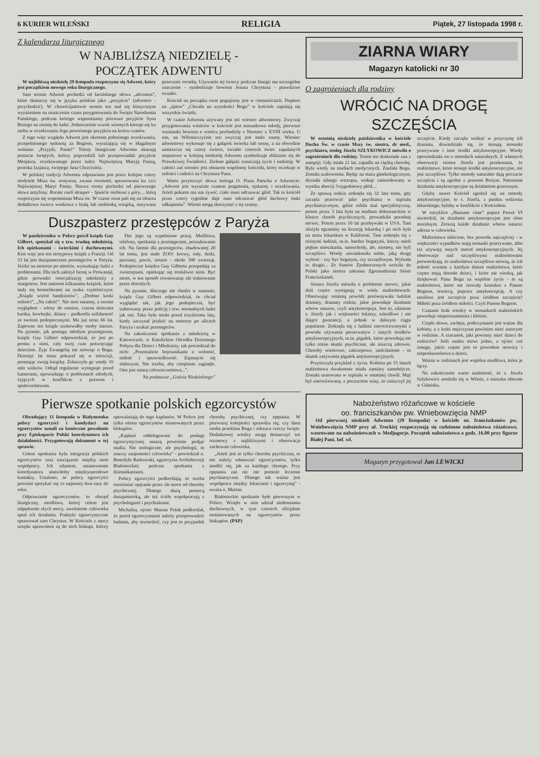6 KURIER WILEŃSKI RELIGIA Piątek, 27 listopada 1998 r.
Z kalendarza liturgicznego
W NAJBLIŻSZĄ NIEDZIELĘ -
POCZĄTEK ADWENTU
W najbliższą niedzielę 29 listopada rozpoczyna się Adwent, który jest początkiem nowego roku liturgicznego.
Sam termin Adwent pochodzi od łacińskiego słowa „adventus”, które tłumaczy się w języku polskim jako „przyjście” (advenice - przychodzić). W chrześcijaństwie termin ten stał się klasycznym wyrażeniem na oznaczenie czasu przygotowania do Święta Narodzenia Pańskiego, podczas którego wspominamy pierwsze przyjście Syna Bożego na ziemię do ludzi. Jednocześnie wzrok wiernych kieruje się ku niebu w oczekiwaniu Jego powtórnego przyjścia na końcu czasów.
Z tego więc względu Adwent jest okresem pobożnego oczekiwania, przepełnionego tęsknotą za Bogiem, wyrażającą się w błagalnym wołaniu: „Przyjdź, Panie!” Teksty liturgiczne Adwentu ukazują postacie świętych, którzy poprzedzili lub przepowiadali przyjście Mesjasza, oczekiwanego przez ludzi: Najświętszą Maryję Panną, proroka Izajasza, świętego Jana Chrzciciela.
W polskiej tradycji Adwentu odprawiana jest przez kolejne cztery niedziele Msza św. wotywna, zwana roratami, sprawowana ku czci Najświętszej Maryi Panny. Nazwa roraty pochodzi od pierwszego słowa antyfony: Rorate caeli desuper - Spuśćie niebiosa z góry..., którą rozpoczyna się wspomniana Msza św. W czasie rorat pali się na ołtarzu dodatkowa świeca woskowa z białą lub niebieską wstążką, nazywana potocznie roratką. Używanie tej świecy podczas liturgii ma szczególne znaczenie - symbolizuje bowiem Jezusa Chrystusa - prawdziwe światło.
Kościół na początku rorat pogrążony jest w ciemnościach. Dopiero na „śpiew” „Chwała na wysokości Bogu” w kościele zapalają się wszystkie światła.
W czasie Adwentu używany jest też wieniec adwentowy. Zwyczaj przygotowania wieńców w kościele jest stosunkowo młody, pierwsze wzmianki bowiem o wieńcu pochodziły z Niemiec z XVIII wieku. U nas, na Wileńszczyźnie ten zwyczaj jest mało znany. Wieniec adwentowy wykonuje się z gałązek świerka lub sosny, a na obwodzie umieszcza się cztery świece, światło czterech świec zapalanych stopniowo w kolejną niedzielę Adwentu symbolizuje zbliżanie się do Prawdziwej Światłości. Zielone gałązki oznaczają życie i nadzieję. W całości zaś wieniec jest obrazem wspólnoty kościoła, który oczekuje w miłości i radości na Chrystusa Pana.
Warto przytoczyć słowa teologa O. Piusa Parscha o Adwencie: „Adwent jest wyraźnie czasem pragnienia, tęsknoty i oczekiwania. Jeżeli pokarm ma nas żywić, ciało musi odczuwać głód. Tak to kościół przez cztery tygodnie daje nam odczuwać głód duchowy łaski odkupienia”. Wierni mogą skorzystać z tej szansy.
Duszpasterz przestępców z Paryża
W październiku w Polsce gościł ksiądz Guy Gilbert, spotykał się z tzw. trudną młodzieżą. Ich opiekunami - świeckimi i duchownymi. Kim więc jest ten nietypowy ksiądz z Francji. Od 33 lat jest duszpasterzem przestępców w Paryżu. Jeździ na motorze po mieście, wyszukując ludzi z problemami. Dla nich założył farmę w Prowansji, gdzie prowadzi resocjalizację młodzieży z marginesu. Jest autorem kilkunastu książek, które stały się bestsellerami na rynku czytelniczym: „Ksiądz wśród bandziorów”, „Drobne kroki miłości”, „Na całość”. Nie nosi sutanny, a swoim wyglądem - włosy do ramion, czarna skórzana kurtka, kowbojki, dżinsy - podkreśla solidarność ze swoimi podopiecznymi. Ma już teraz 66 lat. Zapewne ten ksiądz szokowałby osoby starsze. Na pytanie, jak pomaga młodym przestępcom, ksiądz Guy Gilbert odpowiedział, że jest po prostu z nimi, cały swój czas poświęcając dzieciom. Żyje Ewangelią nie mówiąc o Bogu. Dziesięć lat temu pokazał się w telewizji, promując swoją książkę. Zobaczyło go wtedy 10 mln widzów. Odtąd regularnie występuje przed kamerami, opowiadając o problemach młodych, żyjących w konflikcie z prawem i społeczeństwem.
Dni jego są wypełnione pracą. Modlitwa, telefony, spotkania z przestępcami, poszukiwanie ich. Na farmie dla przestępców, zbudowanej 20 lat temu, jest małe ZOO: krowy, osły, dziki, pawiany, pawie, strusie - około 300 zwierząt. Podopieczni księdza Guy Gilberta przepadają za zwierzętami, opiekując się troskliwie nimi. Być może, w ten sposób równoważąc złe traktowanie przez dorosłych.
Na pytanie, dlaczego nie chodzi w sutannie, ksiądz Guy Gilbert odpowiedział, że chciał wyglądać tak, jak jego podopieczni, być traktowany przez policję i tzw. normalnych ludzi jak oni. Taka była moda przed trzydziestu laty, kiedy zaczynał jeździć na motorze po ulicach Paryża i szukać przestępców.
Na zakończenie spotkania z młodzieżą w Katowicach, w Katolickim Ośrodku Dziennego Pobytu dla Dzieci i Młodzieży, tak powiedział do nich: „Pozostańcie bojownikami o wolność, miłość i sprawiedliwość. Zajmujcie się słabszymi. Nie trzeba, aby cierpienie zaginęło. Ono jest miarą człowieczeństwa...”.
Na podstawie „Gościa Niedzielnego”
Pierwsze spotkanie polskich egzorcystów
Obradujący 11 listopada w Białymstoku polscy egzorcyści i kandydaci na egzorcystów uznali za konieczne powołanie przy Episkopacie Polski koordynatora ich działalności. Przygotowują dokument w tej sprawie.
Celem spotkania była integracja polskich egzorcystów oraz nawiązanie między nimi współpracy. Ich zdaniem, ustanowienie koordynatora ułatwiłoby międzynarodowe kontakty. Ustalono, że polscy egzorcyści powinni spotykać się co najmniej dwa razy do roku.
Odprawianie egzorcyzmów, to obrzęd liturgiczny, modlitwa, której celem jest odpędzenie złych mocy, uwolnienie człowieka spod ich działania. Praktyki egzorcystyczne sprawował sam Chrystus. W Kościele z mocy urzędu uprawnieni są do nich biskupi, którzy upoważniają do tego kapłanów. W Polsce jest tylko ośmiu egzorcystów mianowanych przez biskupów.
„Kapłani oddelegowani do posługi egzorcystycznej muszą powtórnie podjąć studia. Nie teologiczne, ale psychologii, to znaczy znajomości człowieka” - powiedział o. Benedykt Barkowski, egzorcysta Archidiecezji Białostockiej podczas spotkania z dziennikarzami.
Polscy egzorcyści podkreślają, że trzeba rozróżniać opętanie przez złe moce od choroby psychicznej. Dlatego służą pomocą duszpasterską, ale też ściśle współpracują z psychologami i psychiatrami.
Michalita, ojciec Marian Polak podkreślał, że przed egzorcyzmami należy przeprowadzić badania, aby stwierdzić, czy jest to przypadek choroby psychicznej, czy opętania. W pierwszej kolejności sprawdza się, czy dana osoba przeklina Boga i odrzuca rzeczy święte. Dodatkowej wiedzy mogą dostarczyć też rozmowy z najbliższymi i obserwacja zachowań człowieka.
„Jeżeli jest to tylko choroba psychiczna, to nie należy odmawiać egzorcyzmów, tylko modlić się, jak za każdego chorego. Przy opętaniu zaś nic nie pomoże leczenie psychiatryczne. Dlatego tak ważna jest współpraca między lekarzami i egzorcystą” - uważa o. Marian.
Białostockie spotkanie było pierwszym w Polsce. Wzięło w nim udział siedemnastu duchownych, w tym czterech oficjalnie nominowanych na egzorcystów przez biskupów. (PAP)
ZIARNA WIARY
Magazyn katolicki nr 30
O zagrożeniach dla rodziny
WRÓCIĆ NA DROGĘ SZCZĘŚCIA
W ostatnią niedzielę października w kościele Ducha Św. w czasie Mszy św. siostra, dr med., psychiatra, teolog Józefa SZŁYKOWICZ mówiła o zagrożeniach dla rodziny. Temat ten doskonale zna z autopsji. Gdy miała 21 lat, zapadła na ciężką chorobę. Była wtedy na studiach medycznych. Zaufała Bogu. Została uzdrowiona. Będąc na stażu ginekologicznym, doznała silnego wstrząsu, widząc zamordowany w wyniku aborcji 3-tygodniowy płód....
Ze sprawą rodzin zetknęła się 32 lata temu, gdy zaczęła pracować jako psychiatra w szpitalu psychiatrycznym, gdzie robiła staż specjalistyczny, potem przez 3 lata była na studium doktoranckim w klinice chorób psychicznych, prowadziła poradnię nerwic. Potem przez 10 lat przebywała w USA. Tam złożyła egzaminy na licencję lekarską i po nich była na stażu lekarskim w Kalifornii. Tam zetknęła się z różnymi ludźmi, m.in. bardzo bogatymi, którzy mieli piękne mieszkania, samochody, ale, niestety, nie byli szczęśliwi. Wtedy uświadomiła sobie, jaką drogę wybrać - czy być bogatym, czy szczęśliwym. Wybrała to drugie... Ze Stanów Zjednoczonych wróciła do Polski jako siostra zakonna Zgromadzenia Sióstr Franciszkanek.
Siostra Józefa mówiła o problemie nerwic, jakie dziś często występują w wielu małżeństwach. Obserwując ostatnią powódź porównywała ludzkie dramaty, dramaty rodzin, jakie powoduje działanie wbrew naturze, czyli antykoncepcja. Jest to, zdaniem s. Józefy jak i większości lekarzy, szkodliwe i nie dające gwarancji, a jednak w dalszym ciągu popularne. Zetknęła się z ludźmi znerwicowanymi z powodu używania prezerwatyw i innych środków antykoncepcyjnych, m.in. pigułek, które powodują nie tylko różne skutki psychiczne, ale niszczą zdrowie. Choroby wieńcowe, zakrzepowe, nadciśnienie - to skutek zażywania pigułek antykoncepcyjnych.
Przytoczyła przykład z życia. Kobieta po 15 latach małżeństwa dwukrotnie miała zamiary samobójcze. Została uratowana w szpitalu w ostatniej chwili. Mąż był znerwicowany, z poczuciem winy, że zniszczył jej szczęście. Kiedy zaczęła wnikać w przyczynę ich dramatu, dowiedziała się, że stosują stosunki przerywane i inne środki antykoncepcyjne. Wtedy opowiedziała im o metodach naturalnych. Z własnych obserwacji siostra Józefa jest przekonana, że małżeństwo, które stosuje środki antykoncepcyjne, nie jest szczęśliwe. Tylko metody naturalne dają poczucie szczęścia i są zgodne z prawem Bożym. Natomiast działania antykoncepcyjne są działaniem grzesznym.
Gdyby nawet Kościół zgodził się na metody antykoncepcyjne, to s. Józefa, z punktu widzenia lekarskiego, byłaby w konflikcie z Kościołem.
W encyklice „Humane vitae” papież Paweł VI stwierdził, że działanie antykoncepcyjne jest złem moralnym. Zresztą każde działanie wbrew naturze uderza w człowieka.
Małżeństwa skłócone, bez powodu najczęściej - w większości wypadków mają stosunki przerywane, albo też używają innych metod antykoncepcyjnych. Jej obserwacje nad szczęśliwymi małżeństwami potwierdzają, że małżeństwa szczęśliwe mówią, że ich miłość wzrasta z każdym dniem małżeństwa, które często mają dorosłe dzieci, i które nie wiedzą, jak dziękować Panu Bogu za wspólne życie - to są małżeństwa, które nie zerwały kontaktu z Panem Bogiem, stwórcą, poprzez antykoncepcję. A czy możliwe jest szczęście poza źródłem szczęścia? Miłość poza źródłem miłości. Czyli Panem Bogiem.
Czasami brak wiedzy w stosunkach małżeńskich powoduje nieporozumienia i kłótnie.
Ciepłe słowo, zachęta, podtrzymanie jest ważne dla kobiety, a z kolei mężczyzna powinien mieć autorytet w rodzinie. A szacunek, jaki powinny mieć dzieci do rodziców? Jeśli matka mówi jedno, a ojciec coś innego, jakże często jest to powodem nerwicy i nieposłuszeństwa u dzieci.
Ważna w rodzinach jest wspólna modlitwa, która je łączy.
Na zakończenie warto nadmienić, że s. Józefa Szłykowicz urodziła się w Wilnie, a mieszka obecnie w Gdańsku.
Nabożeństwo różańcowe w kościele
oo. franciszkanów pw. Wniebowzięcia NMP
Od pierwszej niedzieli Adwentu (29 listopada) w kościele oo. franciszkanów pw. Wniebowzięcia NMP przy ul. Trockiej rozpoczynają się codzienne nabożeństwa różańcowe, wzorowane na nabożeństwach w Medjugorje. Początek nabożeństwa o godz. 16.00 przy figurze Białej Pani. Inf. wł.
Magazyn przygotował Jan LEWICKI